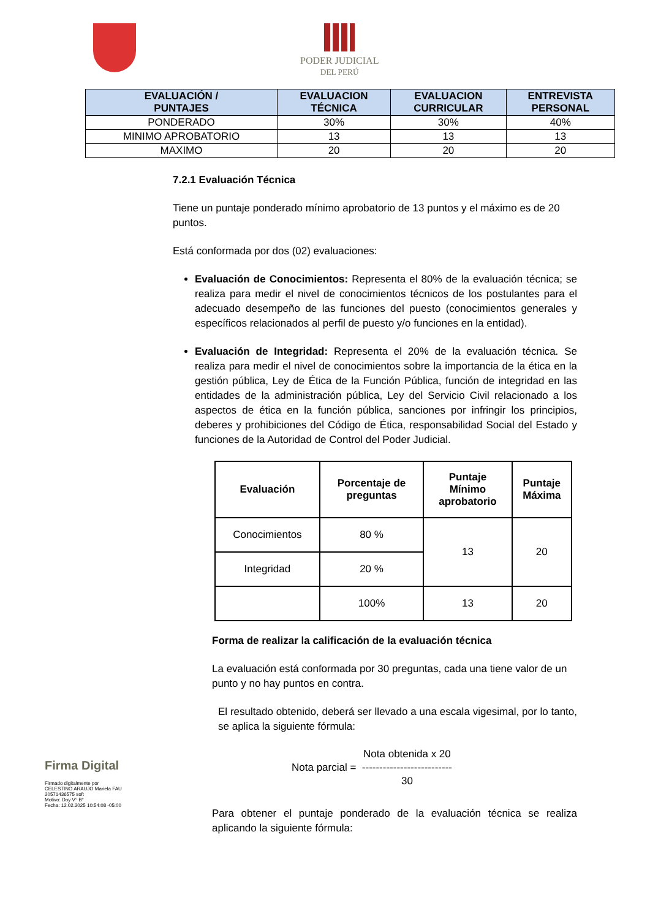PODER JUDICIAL
DEL PERÚ
| EVALUACIÓN / PUNTAJES | EVALUACION TÉCNICA | EVALUACION CURRICULAR | ENTREVISTA PERSONAL |
| --- | --- | --- | --- |
| PONDERADO | 30% | 30% | 40% |
| MINIMO APROBATORIO | 13 | 13 | 13 |
| MAXIMO | 20 | 20 | 20 |
7.2.1 Evaluación Técnica
Tiene un puntaje ponderado mínimo aprobatorio de 13 puntos y el máximo es de 20 puntos.
Está conformada por dos (02) evaluaciones:
Evaluación de Conocimientos: Representa el 80% de la evaluación técnica; se realiza para medir el nivel de conocimientos técnicos de los postulantes para el adecuado desempeño de las funciones del puesto (conocimientos generales y específicos relacionados al perfil de puesto y/o funciones en la entidad).
Evaluación de Integridad: Representa el 20% de la evaluación técnica. Se realiza para medir el nivel de conocimientos sobre la importancia de la ética en la gestión pública, Ley de Ética de la Función Pública, función de integridad en las entidades de la administración pública, Ley del Servicio Civil relacionado a los aspectos de ética en la función pública, sanciones por infringir los principios, deberes y prohibiciones del Código de Ética, responsabilidad Social del Estado y funciones de la Autoridad de Control del Poder Judicial.
| Evaluación | Porcentaje de preguntas | Puntaje Mínimo aprobatorio | Puntaje Máxima |
| --- | --- | --- | --- |
| Conocimientos | 80 % | 13 | 20 |
| Integridad | 20 % | | |
| | 100% | 13 | 20 |
Forma de realizar la calificación de la evaluación técnica
La evaluación está conformada por 30 preguntas, cada una tiene valor de un punto y no hay puntos en contra.
El resultado obtenido, deberá ser llevado a una escala vigesimal, por lo tanto, se aplica la siguiente fórmula:
Nota parcial = Nota obtenida x 20
--------------------------
30
Para obtener el puntaje ponderado de la evaluación técnica se realiza aplicando la siguiente fórmula:
Firma Digital
Firmado digitalmente por
CELESTINO ARAUJO Mariela FAU
20571436575 soft
Motivo: Doy V° B°
Fecha: 12.02.2025 10:54:08 -05:00